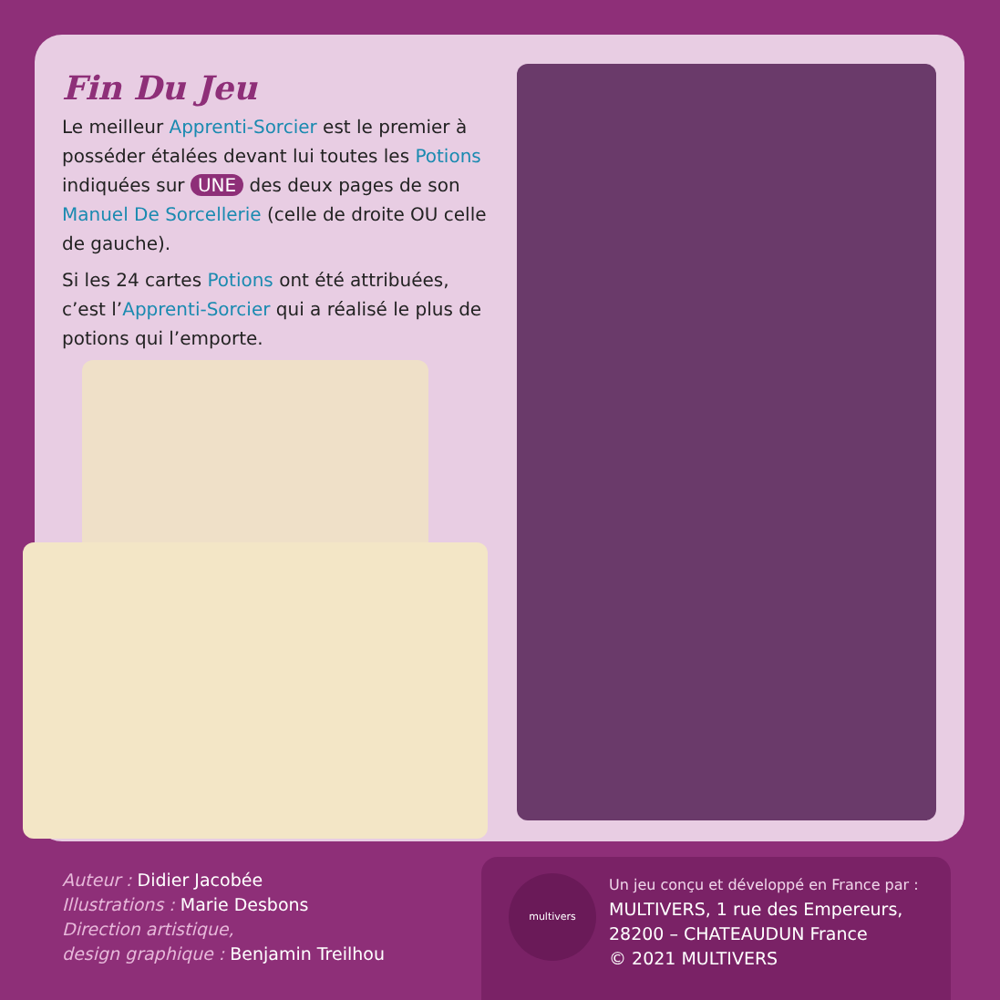Fin Du Jeu
Le meilleur Apprenti-Sorcier est le premier à posséder étalées devant lui toutes les Potions indiquées sur UNE des deux pages de son Manuel De Sorcellerie (celle de droite OU celle de gauche).
Si les 24 cartes Potions ont été attribuées, c’est l’Apprenti-Sorcier qui a réalisé le plus de potions qui l’emporte.
Auteur : Didier Jacobée
Illustrations : Marie Desbons
Direction artistique,
design graphique : Benjamin Treilhou
multivers
Un jeu conçu et développé en France par :
MULTIVERS, 1 rue des Empereurs,
28200 – CHATEAUDUN France
© 2021 MULTIVERS